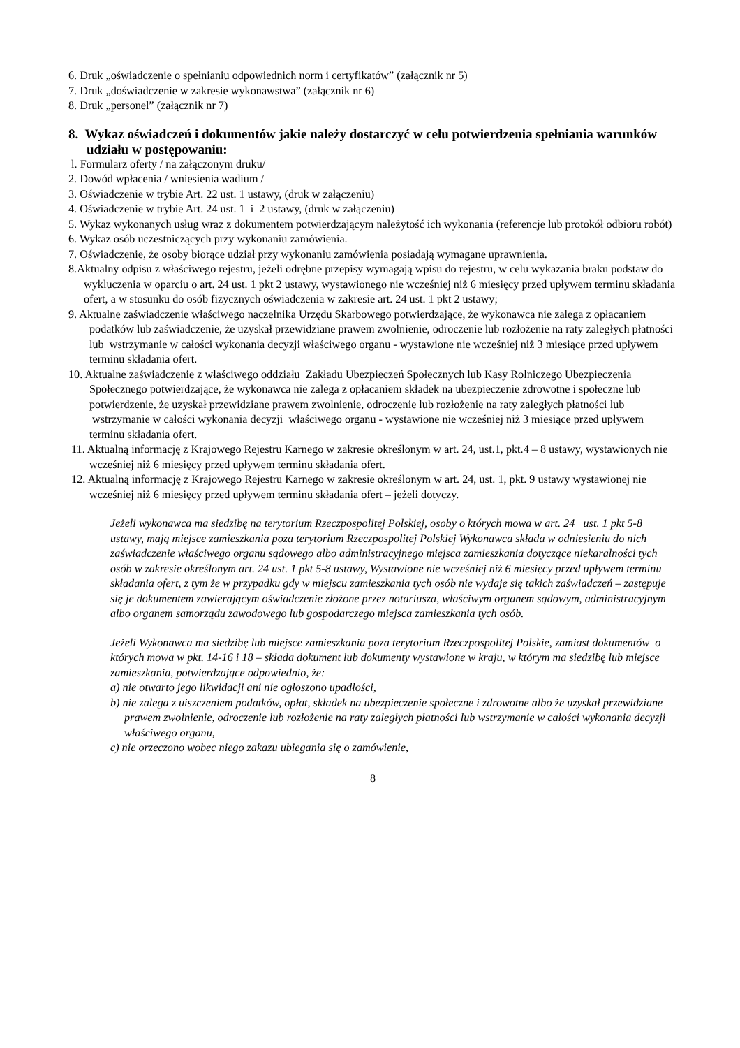6. Druk „oświadczenie o spełnianiu odpowiednich norm i certyfikatów” (załącznik nr 5)
7. Druk „doświadczenie w zakresie wykonawstwa” (załącznik nr 6)
8. Druk „personel” (załącznik nr 7)
8. Wykaz oświadczeń i dokumentów jakie należy dostarczyć w celu potwierdzenia spełniania warunków udziału w postępowaniu:
l. Formularz oferty / na załączonym druku/
2. Dowód wpłacenia / wniesienia wadium /
3. Oświadczenie w trybie Art. 22 ust. 1 ustawy, (druk w załączeniu)
4. Oświadczenie w trybie Art. 24 ust. 1 i 2 ustawy, (druk w załączeniu)
5. Wykaz wykonanych usług wraz z dokumentem potwierdzającym należytość ich wykonania (referencje lub protokół odbioru robót)
6. Wykaz osób uczestniczących przy wykonaniu zamówienia.
7. Oświadczenie, że osoby biorące udział przy wykonaniu zamówienia posiadają wymagane uprawnienia.
8.Aktualny odpisu z właściwego rejestru, jeżeli odrębne przepisy wymagają wpisu do rejestru, w celu wykazania braku podstaw do wykluczenia w oparciu o art. 24 ust. 1 pkt 2 ustawy, wystawionego nie wcześniej niż 6 miesięcy przed upływem terminu składania ofert, a w stosunku do osób fizycznych oświadczenia w zakresie art. 24 ust. 1 pkt 2 ustawy;
9. Aktualne zaświadczenie właściwego naczelnika Urzędu Skarbowego potwierdzające, że wykonawca nie zalega z opłacaniem podatków lub zaświadczenie, że uzyskał przewidziane prawem zwolnienie, odroczenie lub rozłożenie na raty zaległych płatności lub wstrzymanie w całości wykonania decyzji właściwego organu - wystawione nie wcześniej niż 3 miesiące przed upływem terminu składania ofert.
10. Aktualne zaświadczenie z właściwego oddziału Zakładu Ubezpieczeń Społecznych lub Kasy Rolniczego Ubezpieczenia Społecznego potwierdzające, że wykonawca nie zalega z opłacaniem składek na ubezpieczenie zdrowotne i społeczne lub potwierdzenie, że uzyskał przewidziane prawem zwolnienie, odroczenie lub rozłożenie na raty zaległych płatności lub wstrzymanie w całości wykonania decyzji właściwego organu - wystawione nie wcześniej niż 3 miesiące przed upływem terminu składania ofert.
11. Aktualną informację z Krajowego Rejestru Karnego w zakresie określonym w art. 24, ust.1, pkt.4 – 8 ustawy, wystawionych nie wcześniej niż 6 miesięcy przed upływem terminu składania ofert.
12. Aktualną informację z Krajowego Rejestru Karnego w zakresie określonym w art. 24, ust. 1, pkt. 9 ustawy wystawionej nie wcześniej niż 6 miesięcy przed upływem terminu składania ofert – jeżeli dotyczy.
Jeżeli wykonawca ma siedzibę na terytorium Rzeczpospolitej Polskiej, osoby o których mowa w art. 24 ust. 1 pkt 5-8 ustawy, mają miejsce zamieszkania poza terytorium Rzeczpospolitej Polskiej Wykonawca składa w odniesieniu do nich zaświadczenie właściwego organu sądowego albo administracyjnego miejsca zamieszkania dotyczące niekaralności tych osób w zakresie określonym art. 24 ust. 1 pkt 5-8 ustawy, Wystawione nie wcześniej niż 6 miesięcy przed upływem terminu składania ofert, z tym że w przypadku gdy w miejscu zamieszkania tych osób nie wydaje się takich zaświadczeń – zastępuje się je dokumentem zawierającym oświadczenie złożone przez notariusza, właściwym organem sądowym, administracyjnym albo organem samorządu zawodowego lub gospodarczego miejsca zamieszkania tych osób.
Jeżeli Wykonawca ma siedzibę lub miejsce zamieszkania poza terytorium Rzeczpospolitej Polskie, zamiast dokumentów o których mowa w pkt. 14-16 i 18 – składa dokument lub dokumenty wystawione w kraju, w którym ma siedzibę lub miejsce zamieszkania, potwierdzające odpowiednio, że:
a) nie otwarto jego likwidacji ani nie ogłoszono upadłości,
b) nie zalega z uiszczeniem podatków, opłat, składek na ubezpieczenie społeczne i zdrowotne albo że uzyskał przewidziane prawem zwolnienie, odroczenie lub rozłożenie na raty zaległych płatności lub wstrzymanie w całości wykonania decyzji właściwego organu,
c) nie orzeczono wobec niego zakazu ubiegania się o zamówienie,
8